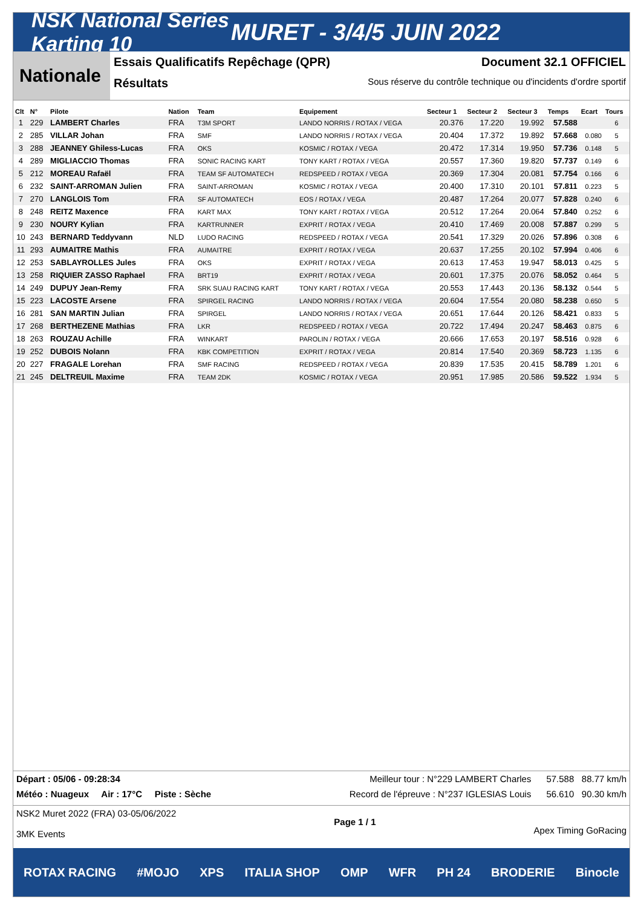NSK National Series Karting 10
MURET - 3/4/5 JUIN 2022
Nationale
Essais Qualificatifs Repêchage (QPR) Document 32.1 OFFICIEL
Résultats Sous réserve du contrôle technique ou d'incidents d'ordre sportif
| Clt | N° | Pilote | Nation | Team | Equipement | Secteur 1 | Secteur 2 | Secteur 3 | Temps | Ecart | Tours |
| --- | --- | --- | --- | --- | --- | --- | --- | --- | --- | --- | --- |
| 1 | 229 | LAMBERT Charles | FRA | T3M SPORT | LANDO NORRIS / ROTAX / VEGA | 20.376 | 17.220 | 19.992 | 57.588 | | 6 |
| 2 | 285 | VILLAR Johan | FRA | SMF | LANDO NORRIS / ROTAX / VEGA | 20.404 | 17.372 | 19.892 | 57.668 | 0.080 | 5 |
| 3 | 288 | JEANNEY Ghiless-Lucas | FRA | OKS | KOSMIC / ROTAX / VEGA | 20.472 | 17.314 | 19.950 | 57.736 | 0.148 | 5 |
| 4 | 289 | MIGLIACCIO Thomas | FRA | SONIC RACING KART | TONY KART / ROTAX / VEGA | 20.557 | 17.360 | 19.820 | 57.737 | 0.149 | 6 |
| 5 | 212 | MOREAU Rafaël | FRA | TEAM SF AUTOMATECH | REDSPEED / ROTAX / VEGA | 20.369 | 17.304 | 20.081 | 57.754 | 0.166 | 6 |
| 6 | 232 | SAINT-ARROMAN Julien | FRA | SAINT-ARROMAN | KOSMIC / ROTAX / VEGA | 20.400 | 17.310 | 20.101 | 57.811 | 0.223 | 5 |
| 7 | 270 | LANGLOIS Tom | FRA | SF AUTOMATECH | EOS / ROTAX / VEGA | 20.487 | 17.264 | 20.077 | 57.828 | 0.240 | 6 |
| 8 | 248 | REITZ Maxence | FRA | KART MAX | TONY KART / ROTAX / VEGA | 20.512 | 17.264 | 20.064 | 57.840 | 0.252 | 6 |
| 9 | 230 | NOURY Kylian | FRA | KARTRUNNER | EXPRIT / ROTAX / VEGA | 20.410 | 17.469 | 20.008 | 57.887 | 0.299 | 5 |
| 10 | 243 | BERNARD Teddyvann | NLD | LUDO RACING | REDSPEED / ROTAX / VEGA | 20.541 | 17.329 | 20.026 | 57.896 | 0.308 | 6 |
| 11 | 293 | AUMAITRE Mathis | FRA | AUMAITRE | EXPRIT / ROTAX / VEGA | 20.637 | 17.255 | 20.102 | 57.994 | 0.406 | 6 |
| 12 | 253 | SABLAYROLLES Jules | FRA | OKS | EXPRIT / ROTAX / VEGA | 20.613 | 17.453 | 19.947 | 58.013 | 0.425 | 5 |
| 13 | 258 | RIQUIER ZASSO Raphael | FRA | BRT19 | EXPRIT / ROTAX / VEGA | 20.601 | 17.375 | 20.076 | 58.052 | 0.464 | 5 |
| 14 | 249 | DUPUY Jean-Remy | FRA | SRK SUAU RACING KART | TONY KART / ROTAX / VEGA | 20.553 | 17.443 | 20.136 | 58.132 | 0.544 | 5 |
| 15 | 223 | LACOSTE Arsene | FRA | SPIRGEL RACING | LANDO NORRIS / ROTAX / VEGA | 20.604 | 17.554 | 20.080 | 58.238 | 0.650 | 5 |
| 16 | 281 | SAN MARTIN Julian | FRA | SPIRGEL | LANDO NORRIS / ROTAX / VEGA | 20.651 | 17.644 | 20.126 | 58.421 | 0.833 | 5 |
| 17 | 268 | BERTHEZENE Mathias | FRA | LKR | REDSPEED / ROTAX / VEGA | 20.722 | 17.494 | 20.247 | 58.463 | 0.875 | 6 |
| 18 | 263 | ROUZAU Achille | FRA | WINKART | PAROLIN / ROTAX / VEGA | 20.666 | 17.653 | 20.197 | 58.516 | 0.928 | 6 |
| 19 | 252 | DUBOIS Nolann | FRA | KBK COMPETITION | EXPRIT / ROTAX / VEGA | 20.814 | 17.540 | 20.369 | 58.723 | 1.135 | 6 |
| 20 | 227 | FRAGALE Lorehan | FRA | SMF RACING | REDSPEED / ROTAX / VEGA | 20.839 | 17.535 | 20.415 | 58.789 | 1.201 | 6 |
| 21 | 245 | DELTREUIL Maxime | FRA | TEAM 2DK | KOSMIC / ROTAX / VEGA | 20.951 | 17.985 | 20.586 | 59.522 | 1.934 | 5 |
Départ : 05/06 - 09:28:34 Meilleur tour : N°229 LAMBERT Charles 57.588 88.77 km/h
Météo : Nuageux Air : 17°C Piste : Sèche Record de l'épreuve : N°237 IGLESIAS Louis 56.610 90.30 km/h
NSK2 Muret 2022 (FRA) 03-05/06/2022
3MK Events Page 1 / 1 Apex Timing GoRacing
ROTAX RACING #MOJO XPS ITALIA SHOP OMP WFR PH 24 BRODERIE Binocle